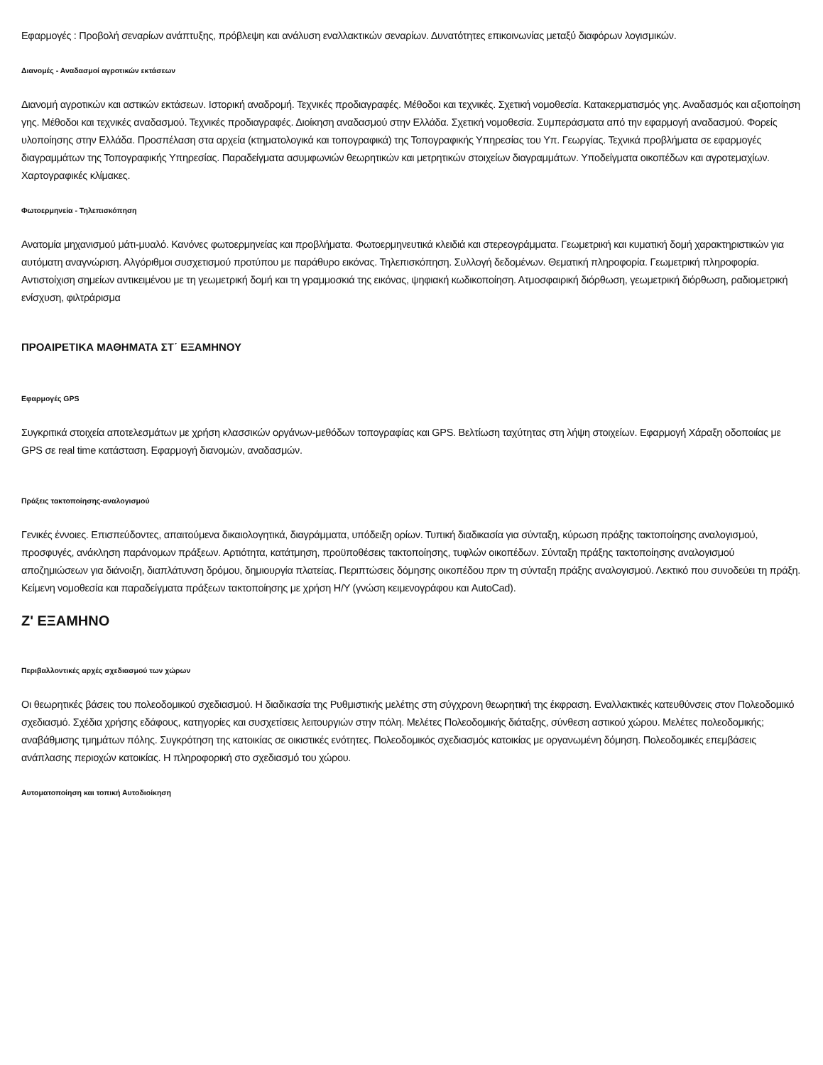Εφαρμογές : Προβολή σεναρίων ανάπτυξης, πρόβλεψη και ανάλυση εναλλακτικών σεναρίων. Δυνατότητες επικοινωνίας μεταξύ διαφόρων λογισμικών.
Διανομές - Αναδασμοί αγροτικών εκτάσεων
Διανομή αγροτικών και αστικών εκτάσεων. Ιστορική αναδρομή. Τεχνικές προδιαγραφές. Μέθοδοι και τεχνικές. Σχετική νομοθεσία. Κατακερματισμός γης. Αναδασμός και αξιοποίηση γης. Μέθοδοι και τεχνικές αναδασμού. Τεχνικές προδιαγραφές. Διοίκηση αναδασμού στην Ελλάδα. Σχετική νομοθεσία. Συμπεράσματα από την εφαρμογή αναδασμού. Φορείς υλοποίησης στην Ελλάδα. Προσπέλαση στα αρχεία (κτηματολογικά και τοπογραφικά) της Τοπογραφικής Υπηρεσίας του Υπ. Γεωργίας. Τεχνικά προβλήματα σε εφαρμογές διαγραμμάτων της Τοπογραφικής Υπηρεσίας. Παραδείγματα ασυμφωνιών θεωρητικών και μετρητικών στοιχείων διαγραμμάτων. Υποδείγματα οικοπέδων και αγροτεμαχίων. Χαρτογραφικές κλίμακες.
Φωτοερμηνεία - Τηλεπισκόπηση
Ανατομία μηχανισμού μάτι-μυαλό. Κανόνες φωτοερμηνείας και προβλήματα. Φωτοερμηνευτικά κλειδιά και στερεογράμματα. Γεωμετρική και κυματική δομή χαρακτηριστικών για αυτόματη αναγνώριση. Αλγόριθμοι συσχετισμού προτύπου με παράθυρο εικόνας. Τηλεπισκόπηση. Συλλογή δεδομένων. Θεματική πληροφορία. Γεωμετρική πληροφορία. Αντιστοίχιση σημείων αντικειμένου με τη γεωμετρική δομή και τη γραμμοσκιά της εικόνας, ψηφιακή κωδικοποίηση. Ατμοσφαιρική διόρθωση, γεωμετρική διόρθωση, ραδιομετρική ενίσχυση, φιλτράρισμα
ΠΡΟΑΙΡΕΤΙΚΑ ΜΑΘΗΜΑΤΑ ΣΤ΄ ΕΞΑΜΗΝΟΥ
Εφαρμογές GPS
Συγκριτικά στοιχεία αποτελεσμάτων με χρήση κλασσικών οργάνων-μεθόδων τοπογραφίας και GPS. Βελτίωση ταχύτητας στη λήψη στοιχείων. Εφαρμογή Χάραξη οδοποιίας με GPS σε real time κατάσταση. Εφαρμογή διανομών, αναδασμών.
Πράξεις τακτοποίησης-αναλογισμού
Γενικές έννοιες. Επισπεύδοντες, απαιτούμενα δικαιολογητικά, διαγράμματα, υπόδειξη ορίων. Τυπική διαδικασία για σύνταξη, κύρωση πράξης τακτοποίησης αναλογισμού, προσφυγές, ανάκληση παράνομων πράξεων. Αρτιότητα, κατάτμηση, προϋποθέσεις τακτοποίησης, τυφλών οικοπέδων. Σύνταξη πράξης τακτοποίησης αναλογισμού αποζημιώσεων για διάνοιξη, διαπλάτυνση δρόμου, δημιουργία πλατείας. Περιπτώσεις δόμησης οικοπέδου πριν τη σύνταξη πράξης αναλογισμού. Λεκτικό που συνοδεύει τη πράξη. Κείμενη νομοθεσία και παραδείγματα πράξεων τακτοποίησης με χρήση Η/Υ (γνώση κειμενογράφου και AutoCad).
Ζ' ΕΞΑΜΗΝΟ
Περιβαλλοντικές αρχές σχεδιασμού των χώρων
Οι θεωρητικές βάσεις του πολεοδομικού σχεδιασμού. Η διαδικασία της Ρυθμιστικής μελέτης στη σύγχρονη θεωρητική της έκφραση. Εναλλακτικές κατευθύνσεις στον Πολεοδομικό σχεδιασμό. Σχέδια χρήσης εδάφους, κατηγορίες και συσχετίσεις λειτουργιών στην πόλη. Μελέτες Πολεοδομικής διάταξης, σύνθεση αστικού χώρου. Μελέτες πολεοδομικής; αναβάθμισης τμημάτων πόλης. Συγκρότηση της κατοικίας σε οικιστικές ενότητες. Πολεοδομικός σχεδιασμός κατοικίας με οργανωμένη δόμηση. Πολεοδομικές επεμβάσεις ανάπλασης περιοχών κατοικίας. Η πληροφορική στο σχεδιασμό του χώρου.
Αυτοματοποίηση και τοπική Αυτοδιοίκηση